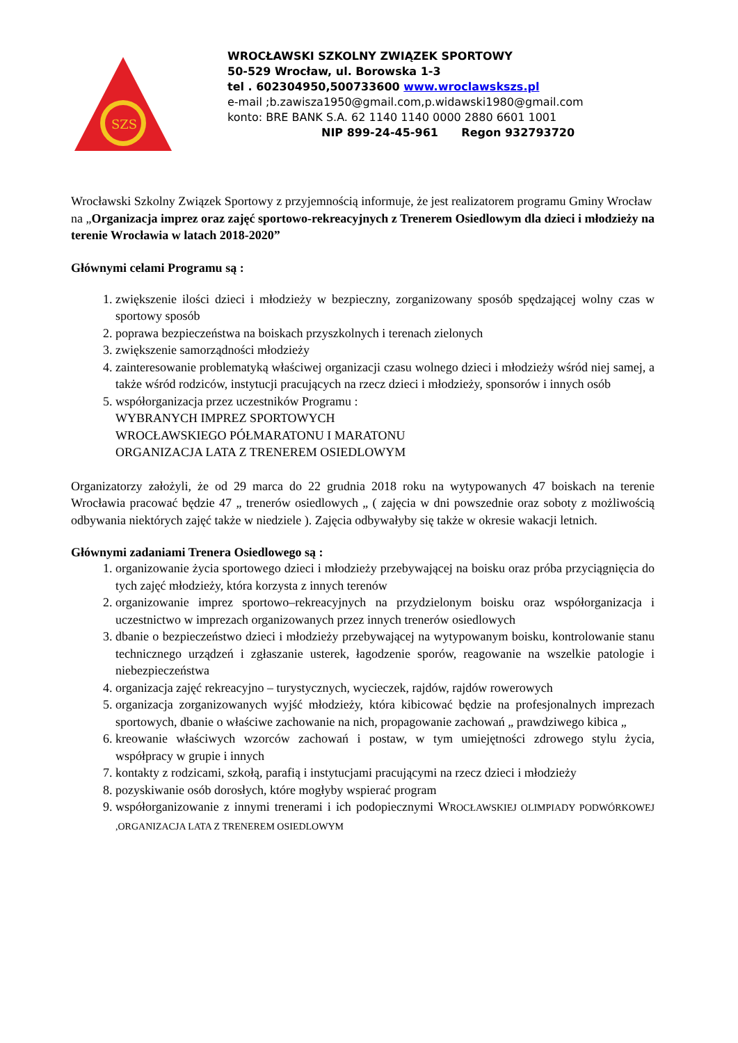SZS
WROCŁAWSKI SZKOLNY ZWIĄZEK SPORTOWY
50-529 Wrocław, ul. Borowska 1-3
tel . 602304950,500733600 www.wroclawskszs.pl
e-mail ;b.zawisza1950@gmail.com,p.widawski1980@gmail.com
konto: BRE BANK S.A. 62 1140 1140 0000 2880 6601 1001
NIP 899-24-45-961 Regon 932793720
Wrocławski Szkolny Związek Sportowy z przyjemnością informuje, że jest realizatorem programu Gminy Wrocław na „Organizacja imprez oraz zajęć sportowo-rekreacyjnych z Trenerem Osiedlowym dla dzieci i młodzieży na terenie Wrocławia w latach 2018-2020”
Głównymi celami Programu są :
1. zwiększenie ilości dzieci i młodzieży w bezpieczny, zorganizowany sposób spędzającej wolny czas w sportowy sposób
2. poprawa bezpieczeństwa na boiskach przyszkolnych i terenach zielonych
3. zwiększenie samorządności młodzieży
4. zainteresowanie problematyką właściwej organizacji czasu wolnego dzieci i młodzieży wśród niej samej, a także wśród rodziców, instytucji pracujących na rzecz dzieci i młodzieży, sponsorów i innych osób
5. współorganizacja przez uczestników Programu :
WYBRANYCH IMPREZ SPORTOWYCH
WROCŁAWSKIEGO PÓŁMARATONU I MARATONU
ORGANIZACJA LATA Z TRENEREM OSIEDLOWYM
Organizatorzy założyli, że od 29 marca do 22 grudnia 2018 roku na wytypowanych 47 boiskach na terenie Wrocławia pracować będzie 47 „ trenerów osiedlowych „ ( zajęcia w dni powszednie oraz soboty z możliwością odbywania niektórych zajęć także w niedziele ). Zajęcia odbywałyby się także w okresie wakacji letnich.
Głównymi zadaniami Trenera Osiedlowego są :
1. organizowanie życia sportowego dzieci i młodzieży przebywającej na boisku oraz próba przyciągnięcia do tych zajęć młodzieży, która korzysta z innych terenów
2. organizowanie imprez sportowo–rekreacyjnych na przydzielonym boisku oraz współorganizacja i uczestnictwo w imprezach organizowanych przez innych trenerów osiedlowych
3. dbanie o bezpieczeństwo dzieci i młodzieży przebywającej na wytypowanym boisku, kontrolowanie stanu technicznego urządzeń i zgłaszanie usterek, łagodzenie sporów, reagowanie na wszelkie patologie i niebezpieczeństwa
4. organizacja zajęć rekreacyjno – turystycznych, wycieczek, rajdów, rajdów rowerowych
5. organizacja zorganizowanych wyjść młodzieży, która kibicować będzie na profesjonalnych imprezach sportowych, dbanie o właściwe zachowanie na nich, propagowanie zachowań „ prawdziwego kibica „
6. kreowanie właściwych wzorców zachowań i postaw, w tym umiejętności zdrowego stylu życia, współpracy w grupie i innych
7. kontakty z rodzicami, szkołą, parafią i instytucjami pracującymi na rzecz dzieci i młodzieży
8. pozyskiwanie osób dorosłych, które mogłyby wspierać program
9. współorganizowanie z innymi trenerami i ich podopiecznymi WROCŁAWSKIEJ OLIMPIADY PODWÓRKOWEJ ,ORGANIZACJA LATA Z TRENEREM OSIEDLOWYM